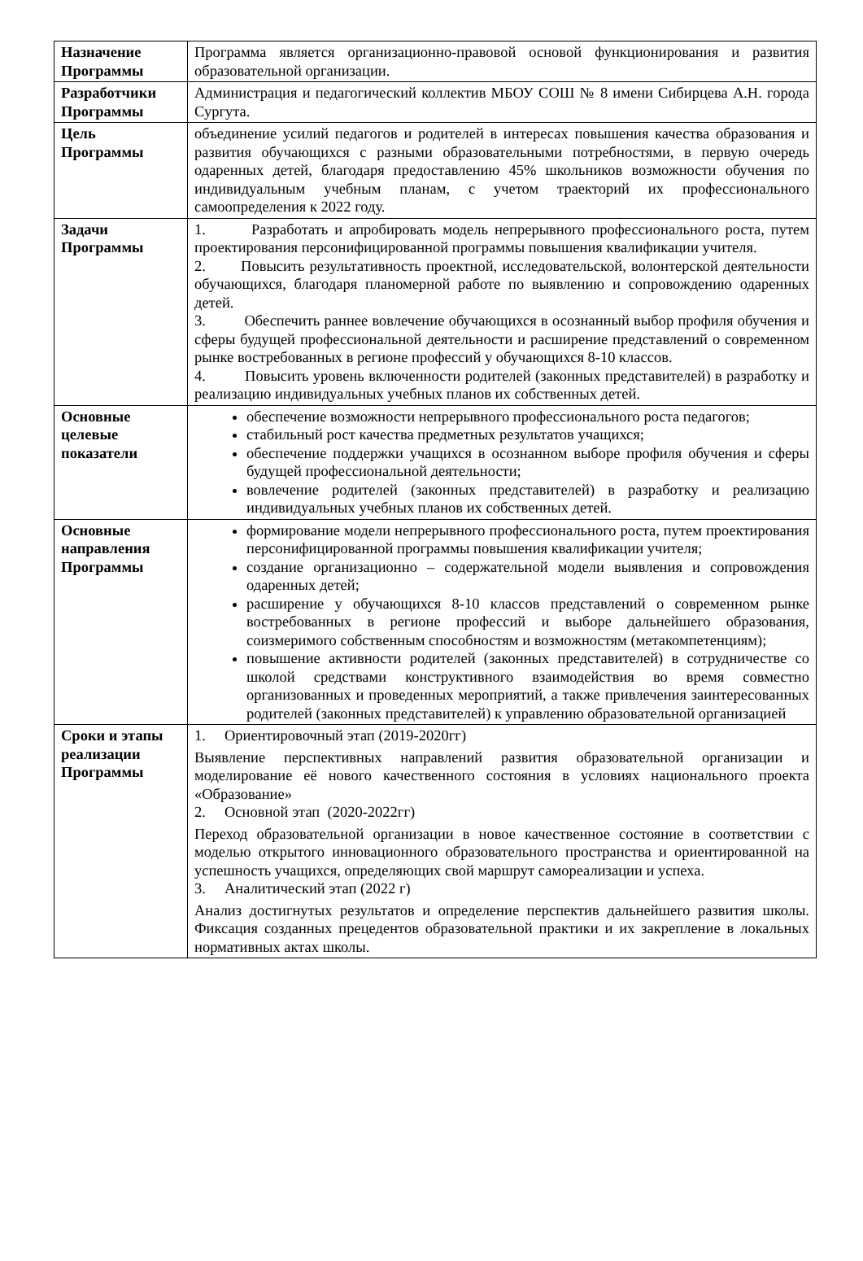| Назначение Программы | Программа является организационно-правовой основой функционирования и развития образовательной организации. |
| Разработчики Программы | Администрация и педагогический коллектив МБОУ СОШ № 8 имени Сибирцева А.Н. города Сургута. |
| Цель Программы | объединение усилий педагогов и родителей в интересах повышения качества образования и развития обучающихся с разными образовательными потребностями, в первую очередь одаренных детей, благодаря предоставлению 45% школьников возможности обучения по индивидуальным учебным планам, с учетом траекторий их профессионального самоопределения к 2022 году. |
| Задачи Программы | 1. Разработать и апробировать модель непрерывного профессионального роста, путем проектирования персонифицированной программы повышения квалификации учителя. 2. Повысить результативность проектной, исследовательской, волонтерской деятельности обучающихся, благодаря планомерной работе по выявлению и сопровождению одаренных детей. 3. Обеспечить раннее вовлечение обучающихся в осознанный выбор профиля обучения и сферы будущей профессиональной деятельности и расширение представлений о современном рынке востребованных в регионе профессий у обучающихся 8-10 классов. 4. Повысить уровень включенности родителей (законных представителей) в разработку и реализацию индивидуальных учебных планов их собственных детей. |
| Основные целевые показатели | обеспечение возможности непрерывного профессионального роста педагогов; стабильный рост качества предметных результатов учащихся; обеспечение поддержки учащихся в осознанном выборе профиля обучения и сферы будущей профессиональной деятельности; вовлечение родителей (законных представителей) в разработку и реализацию индивидуальных учебных планов их собственных детей. |
| Основные направления Программы | формирование модели непрерывного профессионального роста, путем проектирования персонифицированной программы повышения квалификации учителя; создание организационно – содержательной модели выявления и сопровождения одаренных детей; расширение у обучающихся 8-10 классов представлений о современном рынке востребованных в регионе профессий и выборе дальнейшего образования, соизмеримого собственным способностям и возможностям (метакомпетенциям); повышение активности родителей (законных представителей) в сотрудничестве со школой средствами конструктивного взаимодействия во время совместно организованных и проведенных мероприятий, а также привлечения заинтересованных родителей (законных представителей) к управлению образовательной организацией |
| Сроки и этапы реализации Программы | 1. Ориентировочный этап (2019-2020гг) Выявление перспективных направлений развития образовательной организации и моделирование её нового качественного состояния в условиях национального проекта «Образование» 2. Основной этап (2020-2022гг) Переход образовательной организации в новое качественное состояние в соответствии с моделью открытого инновационного образовательного пространства и ориентированной на успешность учащихся, определяющих свой маршрут самореализации и успеха. 3. Аналитический этап (2022 г) Анализ достигнутых результатов и определение перспектив дальнейшего развития школы. Фиксация созданных прецедентов образовательной практики и их закрепление в локальных нормативных актах школы. |